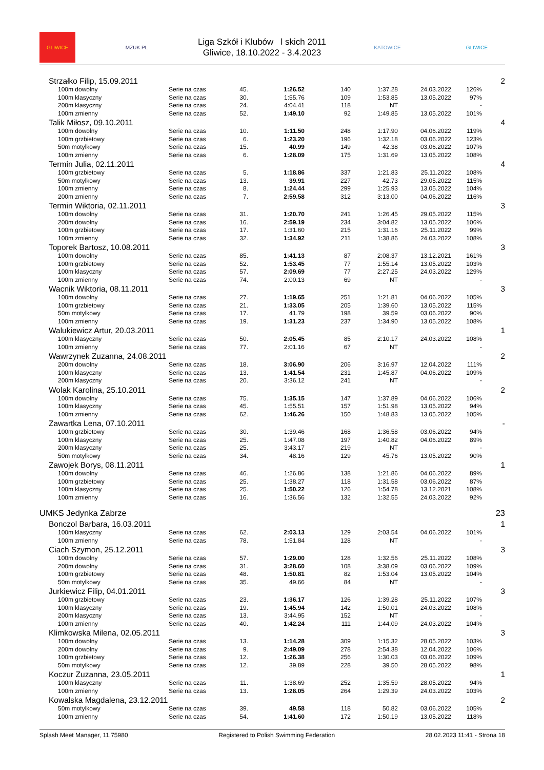GLIWICE MZUK.PL
Liga Szkół i Klubów l skich 2011
Gliwice, 18.10.2022 - 3.4.2023
KATOWICE GLIWICE
| Strzałko Filip, 15.09.2011 | | | | | | | | 2 |
| 100m dowolny | Serie na czas | 45. | 1:26.52 | 140 | 1:37.28 | 24.03.2022 | 126% | |
| 100m klasyczny | Serie na czas | 30. | 1:55.76 | 109 | 1:53.85 | 13.05.2022 | 97% | |
| 200m klasyczny | Serie na czas | 24. | 4:04.41 | 118 | NT | | - | |
| 100m zmienny | Serie na czas | 52. | 1:49.10 | 92 | 1:49.85 | 13.05.2022 | 101% | |
| Talik Miłosz, 09.10.2011 | | | | | | | | 4 |
| 100m dowolny | Serie na czas | 10. | 1:11.50 | 248 | 1:17.90 | 04.06.2022 | 119% | |
| 100m grzbietowy | Serie na czas | 6. | 1:23.20 | 196 | 1:32.18 | 03.06.2022 | 123% | |
| 50m motylkowy | Serie na czas | 15. | 40.99 | 149 | 42.38 | 03.06.2022 | 107% | |
| 100m zmienny | Serie na czas | 6. | 1:28.09 | 175 | 1:31.69 | 13.05.2022 | 108% | |
| Termin Julia, 02.11.2011 | | | | | | | | 4 |
| 100m grzbietowy | Serie na czas | 5. | 1:18.86 | 337 | 1:21.83 | 25.11.2022 | 108% | |
| 50m motylkowy | Serie na czas | 13. | 39.91 | 227 | 42.73 | 29.05.2022 | 115% | |
| 100m zmienny | Serie na czas | 8. | 1:24.44 | 299 | 1:25.93 | 13.05.2022 | 104% | |
| 200m zmienny | Serie na czas | 7. | 2:59.58 | 312 | 3:13.00 | 04.06.2022 | 116% | |
| Termin Wiktoria, 02.11.2011 | | | | | | | | 3 |
| 100m dowolny | Serie na czas | 31. | 1:20.70 | 241 | 1:26.45 | 29.05.2022 | 115% | |
| 200m dowolny | Serie na czas | 16. | 2:59.19 | 234 | 3:04.82 | 13.05.2022 | 106% | |
| 100m grzbietowy | Serie na czas | 17. | 1:31.60 | 215 | 1:31.16 | 25.11.2022 | 99% | |
| 100m zmienny | Serie na czas | 32. | 1:34.92 | 211 | 1:38.86 | 24.03.2022 | 108% | |
| Toporek Bartosz, 10.08.2011 | | | | | | | | 3 |
| 100m dowolny | Serie na czas | 85. | 1:41.13 | 87 | 2:08.37 | 13.12.2021 | 161% | |
| 100m grzbietowy | Serie na czas | 52. | 1:53.45 | 77 | 1:55.14 | 13.05.2022 | 103% | |
| 100m klasyczny | Serie na czas | 57. | 2:09.69 | 77 | 2:27.25 | 24.03.2022 | 129% | |
| 100m zmienny | Serie na czas | 74. | 2:00.13 | 69 | NT | | - | |
| Wacnik Wiktoria, 08.11.2011 | | | | | | | | 3 |
| 100m dowolny | Serie na czas | 27. | 1:19.65 | 251 | 1:21.81 | 04.06.2022 | 105% | |
| 100m grzbietowy | Serie na czas | 21. | 1:33.05 | 205 | 1:39.60 | 13.05.2022 | 115% | |
| 50m motylkowy | Serie na czas | 17. | 41.79 | 198 | 39.59 | 03.06.2022 | 90% | |
| 100m zmienny | Serie na czas | 19. | 1:31.23 | 237 | 1:34.90 | 13.05.2022 | 108% | |
| Walukiewicz Artur, 20.03.2011 | | | | | | | | 1 |
| 100m klasyczny | Serie na czas | 50. | 2:05.45 | 85 | 2:10.17 | 24.03.2022 | 108% | |
| 100m zmienny | Serie na czas | 77. | 2:01.16 | 67 | NT | | - | |
| Wawrzynek Zuzanna, 24.08.2011 | | | | | | | | 2 |
| 200m dowolny | Serie na czas | 18. | 3:06.90 | 206 | 3:16.97 | 12.04.2022 | 111% | |
| 100m klasyczny | Serie na czas | 13. | 1:41.54 | 231 | 1:45.87 | 04.06.2022 | 109% | |
| 200m klasyczny | Serie na czas | 20. | 3:36.12 | 241 | NT | | - | |
| Wolak Karolina, 25.10.2011 | | | | | | | | 2 |
| 100m dowolny | Serie na czas | 75. | 1:35.15 | 147 | 1:37.89 | 04.06.2022 | 106% | |
| 100m klasyczny | Serie na czas | 45. | 1:55.51 | 157 | 1:51.98 | 13.05.2022 | 94% | |
| 100m zmienny | Serie na czas | 62. | 1:46.26 | 150 | 1:48.83 | 13.05.2022 | 105% | |
| Zawartka Lena, 07.10.2011 | | | | | | | | - |
| 100m grzbietowy | Serie na czas | 30. | 1:39.46 | 168 | 1:36.58 | 03.06.2022 | 94% | |
| 100m klasyczny | Serie na czas | 25. | 1:47.08 | 197 | 1:40.82 | 04.06.2022 | 89% | |
| 200m klasyczny | Serie na czas | 25. | 3:43.17 | 219 | NT | | - | |
| 50m motylkowy | Serie na czas | 34. | 48.16 | 129 | 45.76 | 13.05.2022 | 90% | |
| Zawojek Borys, 08.11.2011 | | | | | | | | 1 |
| 100m dowolny | Serie na czas | 46. | 1:26.86 | 138 | 1:21.86 | 04.06.2022 | 89% | |
| 100m grzbietowy | Serie na czas | 25. | 1:38.27 | 118 | 1:31.58 | 03.06.2022 | 87% | |
| 100m klasyczny | Serie na czas | 25. | 1:50.22 | 126 | 1:54.78 | 13.12.2021 | 108% | |
| 100m zmienny | Serie na czas | 16. | 1:36.56 | 132 | 1:32.55 | 24.03.2022 | 92% | |
| UMKS Jedynka Zabrze | | | | | | | | 23 |
| Bonczol Barbara, 16.03.2011 | | | | | | | | 1 |
| 100m klasyczny | Serie na czas | 62. | 2:03.13 | 129 | 2:03.54 | 04.06.2022 | 101% | |
| 100m zmienny | Serie na czas | 78. | 1:51.84 | 128 | NT | | - | |
| Ciach Szymon, 25.12.2011 | | | | | | | | 3 |
| 100m dowolny | Serie na czas | 57. | 1:29.00 | 128 | 1:32.56 | 25.11.2022 | 108% | |
| 200m dowolny | Serie na czas | 31. | 3:28.60 | 108 | 3:38.09 | 03.06.2022 | 109% | |
| 100m grzbietowy | Serie na czas | 48. | 1:50.81 | 82 | 1:53.04 | 13.05.2022 | 104% | |
| 50m motylkowy | Serie na czas | 35. | 49.66 | 84 | NT | | - | |
| Jurkiewicz Filip, 04.01.2011 | | | | | | | | 3 |
| 100m grzbietowy | Serie na czas | 23. | 1:36.17 | 126 | 1:39.28 | 25.11.2022 | 107% | |
| 100m klasyczny | Serie na czas | 19. | 1:45.94 | 142 | 1:50.01 | 24.03.2022 | 108% | |
| 200m klasyczny | Serie na czas | 13. | 3:44.95 | 152 | NT | | - | |
| 100m zmienny | Serie na czas | 40. | 1:42.24 | 111 | 1:44.09 | 24.03.2022 | 104% | |
| Klimkowska Milena, 02.05.2011 | | | | | | | | 3 |
| 100m dowolny | Serie na czas | 13. | 1:14.28 | 309 | 1:15.32 | 28.05.2022 | 103% | |
| 200m dowolny | Serie na czas | 9. | 2:49.09 | 278 | 2:54.38 | 12.04.2022 | 106% | |
| 100m grzbietowy | Serie na czas | 12. | 1:26.38 | 256 | 1:30.03 | 03.06.2022 | 109% | |
| 50m motylkowy | Serie na czas | 12. | 39.89 | 228 | 39.50 | 28.05.2022 | 98% | |
| Koczur Zuzanna, 23.05.2011 | | | | | | | | 1 |
| 100m klasyczny | Serie na czas | 11. | 1:38.69 | 252 | 1:35.59 | 28.05.2022 | 94% | |
| 100m zmienny | Serie na czas | 13. | 1:28.05 | 264 | 1:29.39 | 24.03.2022 | 103% | |
| Kowalska Magdalena, 23.12.2011 | | | | | | | | 2 |
| 50m motylkowy | Serie na czas | 39. | 49.58 | 118 | 50.82 | 03.06.2022 | 105% | |
| 100m zmienny | Serie na czas | 54. | 1:41.60 | 172 | 1:50.19 | 13.05.2022 | 118% | |
Splash Meet Manager, 11.75980 Registered to Polish Swimming Federation 28.02.2023 11:41 - Strona 18